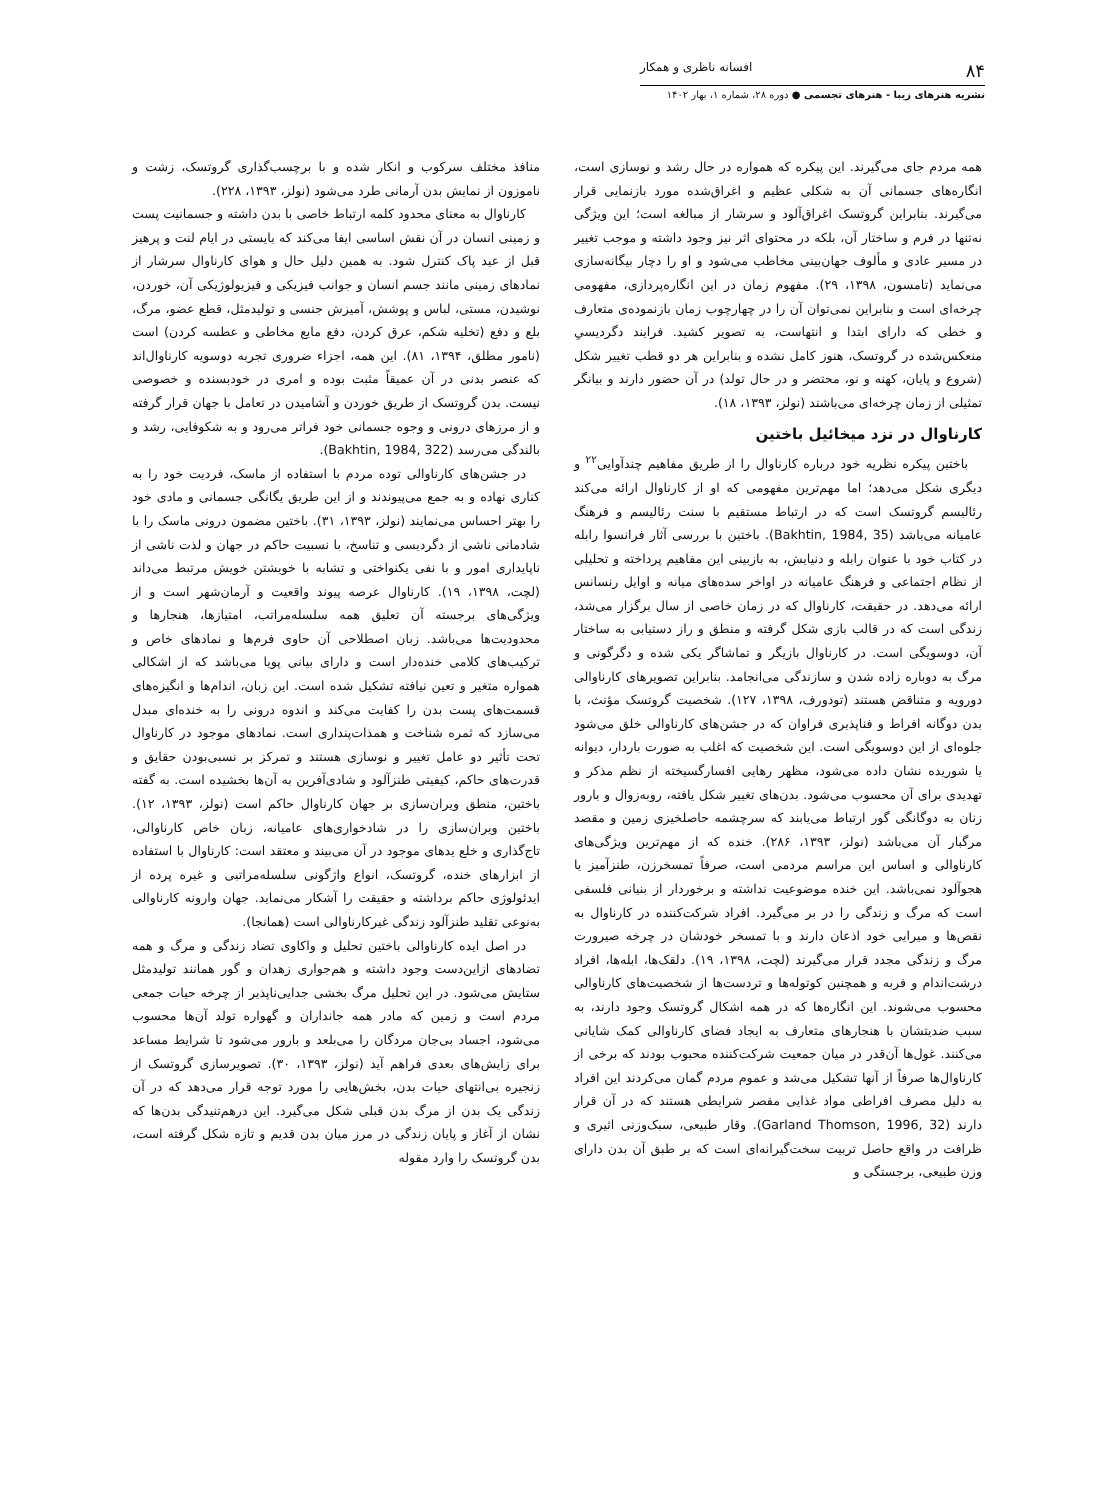۸۴ افسانه ناظری و همکار
نشریه هنرهای زیبا - هنرهای تجسمی ● دوره ۲۸، شماره ۱، بهار ۱۴۰۲
همه مردم جای می‌گیرند. این پیکره که همواره در حال رشد و نوسازی است، انگاره‌های جسمانی آن به شکلی عظیم و اغراق‌شده مورد بازنمایی قرار می‌گیرند. بنابراین گروتسک اغراق‌آلود و سرشار از مبالغه است؛ این ویژگی نه‌تنها در فرم و ساختار آن، بلکه در محتوای اثر نیز وجود داشته و موجب تغییر در مسیر عادی و مألوف جهان‌بینی مخاطب می‌شود و او را دچار بیگانه‌سازی می‌نماید (تامسون، ۱۳۹۸، ۲۹). مفهوم زمان در این انگاره‌پردازی، مفهومی چرخه‌ای است و بنابراین نمی‌توان آن را در چهارچوب زمان بازنموده‌ی متعارف و خطی که دارای ابتدا و انتهاست، به تصویر کشید. فرایند دگردیسیِ منعکس‌شده در گروتسک، هنوز کامل نشده و بنابراین هر دو قطب تغییر شکل (شروع و پایان، کهنه و نو، محتضر و در حال تولد) در آن حضور دارند و بیانگر تمثیلی از زمان چرخه‌ای می‌باشند (نولز، ۱۳۹۳، ۱۸).
کارناوال در نزد میخائیل باختین
باختین پیکره نظریه خود درباره کارناوال را از طریق مفاهیم چندآوایی<sup>۲۲</sup> و دیگری شکل می‌دهد؛ اما مهم‌ترین مفهومی که او از کارناوال ارائه می‌کند رئالیسم گروتسک است که در ارتباط مستقیم با سنت رئالیسم و فرهنگ عامیانه می‌باشد (Bakhtin, 1984, 35). باختین با بررسی آثار فرانسوا رابله در کتاب خود با عنوان رابله و دنیایش، به بازبینی این مفاهیم پرداخته و تحلیلی از نظام اجتماعی و فرهنگ عامیانه در اواخر سده‌های میانه و اوایل رنسانس ارائه می‌دهد. در حقیقت، کارناوال که در زمان خاصی از سال برگزار می‌شد، زندگی است که در قالب بازی شکل گرفته و منطق و راز دستیابی به ساختار آن، دوسویگی است. در کارناوال بازیگر و تماشاگر یکی شده و دگرگونی و مرگ به دوباره زاده شدن و سازندگی می‌انجامد. بنابراین تصویرهای کارناوالی دورویه و متناقض هستند (تودورف، ۱۳۹۸، ۱۲۷). شخصیت گروتسک مؤنث، با بدن دوگانه افراط و فناپذیری فراوان که در جشن‌های کارناوالی خلق می‌شود جلوه‌ای از این دوسویگی است. این شخصیت که اغلب به صورت باردار، دیوانه یا شوریده نشان داده می‌شود، مظهر رهایی افسارگسیخته از نظم مذکر و تهدیدی برای آن محسوب می‌شود. بدن‌های تغییر شکل یافته، روبه‌زوال و بارور زنان به دوگانگی گور ارتباط می‌یابند که سرچشمه حاصلخیزی زمین و مقصد مرگبار آن می‌باشد (نولز، ۱۳۹۳، ۲۸۶). خنده که از مهم‌ترین ویژگی‌های کارناوالی و اساس این مراسم مردمی است، صرفاً تمسخرزن، طنزآمیز یا هجوآلود نمی‌باشد. این خنده موضوعیت نداشته و برخوردار از بنیانی فلسفی است که مرگ و زندگی را در بر می‌گیرد. افراد شرکت‌کننده در کارناوال به نقص‌ها و میرایی خود اذعان دارند و با تمسخر خودشان در چرخه صیرورت مرگ و زندگی مجدد قرار می‌گیرند (لچت، ۱۳۹۸، ۱۹). دلقک‌ها، ابله‌ها، افراد درشت‌اندام و فربه و همچنین کوتوله‌ها و تردست‌ها از شخصیت‌های کارناوالی محسوب می‌شوند. این انگاره‌ها که در همه اشکال گروتسک وجود دارند، به سبب ضدیتشان با هنجارهای متعارف به ایجاد فضای کارناوالی کمک شایانی می‌کنند. غول‌ها آن‌قدر در میان جمعیت شرکت‌کننده محبوب بودند که برخی از کارناوال‌ها صرفاً از آنها تشکیل می‌شد و عموم مردم گمان می‌کردند این افراد به دلیل مصرف افراطی مواد غذایی مقصر شرایطی هستند که در آن قرار دارند (Garland Thomson, 1996, 32). وقار طبیعی، سبک‌وزنی اثیری و ظرافت در واقع حاصل تربیت سخت‌گیرانه‌ای است که بر طبق آن بدن دارای وزن طبیعی، برجستگی و
منافذ مختلف سرکوب و انکار شده و با برچسب‌گذاری گروتسک، زشت و ناموزون از نمایش بدن آرمانی طرد می‌شود (نولز، ۱۳۹۳، ۲۲۸).
کارناوال به معنای محدود کلمه ارتباط خاصی با بدن داشته و جسمانیت پست و زمینی انسان در آن نقش اساسی ایفا می‌کند که بایستی در ایام لنت و پرهیز قبل از عید پاک کنترل شود. به همین دلیل حال و هوای کارناوال سرشار از نمادهای زمینی مانند جسم انسان و جوانب فیزیکی و فیزیولوژیکی آن، خوردن، نوشیدن، مستی، لباس و پوشش، آمیزش جنسی و تولیدمثل، قطع عضو، مرگ، بلع و دفع (تخلیه شکم، عرق کردن، دفع مایع مخاطی و عطسه کردن) است (نامور مطلق، ۱۳۹۴، ۸۱). این همه، اجزاء ضروری تجربه دوسویه کارناوال‌اند که عنصر بدنی در آن عمیقاً مثبت بوده و امری در خودبسنده و خصوصی نیست. بدن گروتسک از طریق خوردن و آشامیدن در تعامل با جهان قرار گرفته و از مرزهای درونی و وجوه جسمانی خود فراتر می‌رود و به شکوفایی، رشد و بالندگی می‌رسد (Bakhtin, 1984, 322).
در جشن‌های کارناوالی توده مردم با استفاده از ماسک، فردیت خود را به کناری نهاده و به جمع می‌پیوندند و از این طریق یگانگی جسمانی و مادی خود را بهتر احساس می‌نمایند (نولز، ۱۳۹۳، ۳۱). باختین مضمون درونی ماسک را با شادمانی ناشی از دگردیسی و تناسخ، با نسبیت حاکم در جهان و لذت ناشی از ناپایداری امور و با نفی یکنواختی و تشابه با خویشتن خویش مرتبط می‌داند (لچت، ۱۳۹۸، ۱۹). کارناوال عرصه پیوند واقعیت و آرمان‌شهر است و از ویژگی‌های برجسته آن تعلیق همه سلسله‌مراتب، امتیازها، هنجارها و محدودیت‌ها می‌باشد. زبان اصطلاحی آن حاوی فرم‌ها و نمادهای خاص و ترکیب‌های کلامی خنده‌دار است و دارای بیانی پویا می‌باشد که از اشکالی همواره متغیر و تعین نیافته تشکیل شده است. این زبان، اندام‌ها و انگیزه‌های قسمت‌های پست بدن را کفایت می‌کند و اندوه درونی را به خنده‌ای مبدل می‌سازد که ثمره شناخت و همذات‌پنداری است. نمادهای موجود در کارناوال تحت تأثیر دو عامل تغییر و نوسازی هستند و تمرکز بر نسبی‌بودن حقایق و قدرت‌های حاکم، کیفیتی طنزآلود و شادی‌آفرین به آن‌ها بخشیده است. به گفته باختین، منطق ویران‌سازی بر جهان کارناوال حاکم است (نولز، ۱۳۹۳، ۱۲). باختین ویران‌سازی را در شادخواری‌های عامیانه، زبان خاص کارناوالی، تاج‌گذاری و خلع یدهای موجود در آن می‌بیند و معتقد است: کارناوال با استفاده از ابزارهای خنده، گروتسک، انواع واژگونی سلسله‌مراتبی و غیره پرده از ایدئولوژی حاکم برداشته و حقیقت را آشکار می‌نماید. جهان وارونه کارناوالی به‌نوعی تقلید طنزآلود زندگی غیرکارناوالی است (همانجا).
در اصل ایده کارناوالی باختین تحلیل و واکاوی تضاد زندگی و مرگ و همه تضادهای ازاین‌دست وجود داشته و هم‌جواری زهدان و گور همانند تولیدمثل ستایش می‌شود. در این تحلیل مرگ بخشی جدایی‌ناپذیر از چرخه حیات جمعی مردم است و زمین که مادر همه جانداران و گهواره تولد آن‌ها محسوب می‌شود، اجساد بی‌جان مردگان را می‌بلعد و بارور می‌شود تا شرایط مساعد برای زایش‌های بعدی فراهم آید (نولز، ۱۳۹۳، ۳۰). تصویرسازی گروتسک از زنجیره بی‌انتهای حیات بدن، بخش‌هایی را مورد توجه قرار می‌دهد که در آن زندگی یک بدن از مرگ بدن قبلی شکل می‌گیرد. این درهم‌تنیدگی بدن‌ها که نشان از آغاز و پایان زندگی در مرز میان بدن قدیم و تازه شکل گرفته است، بدن گروتسک را وارد مقوله